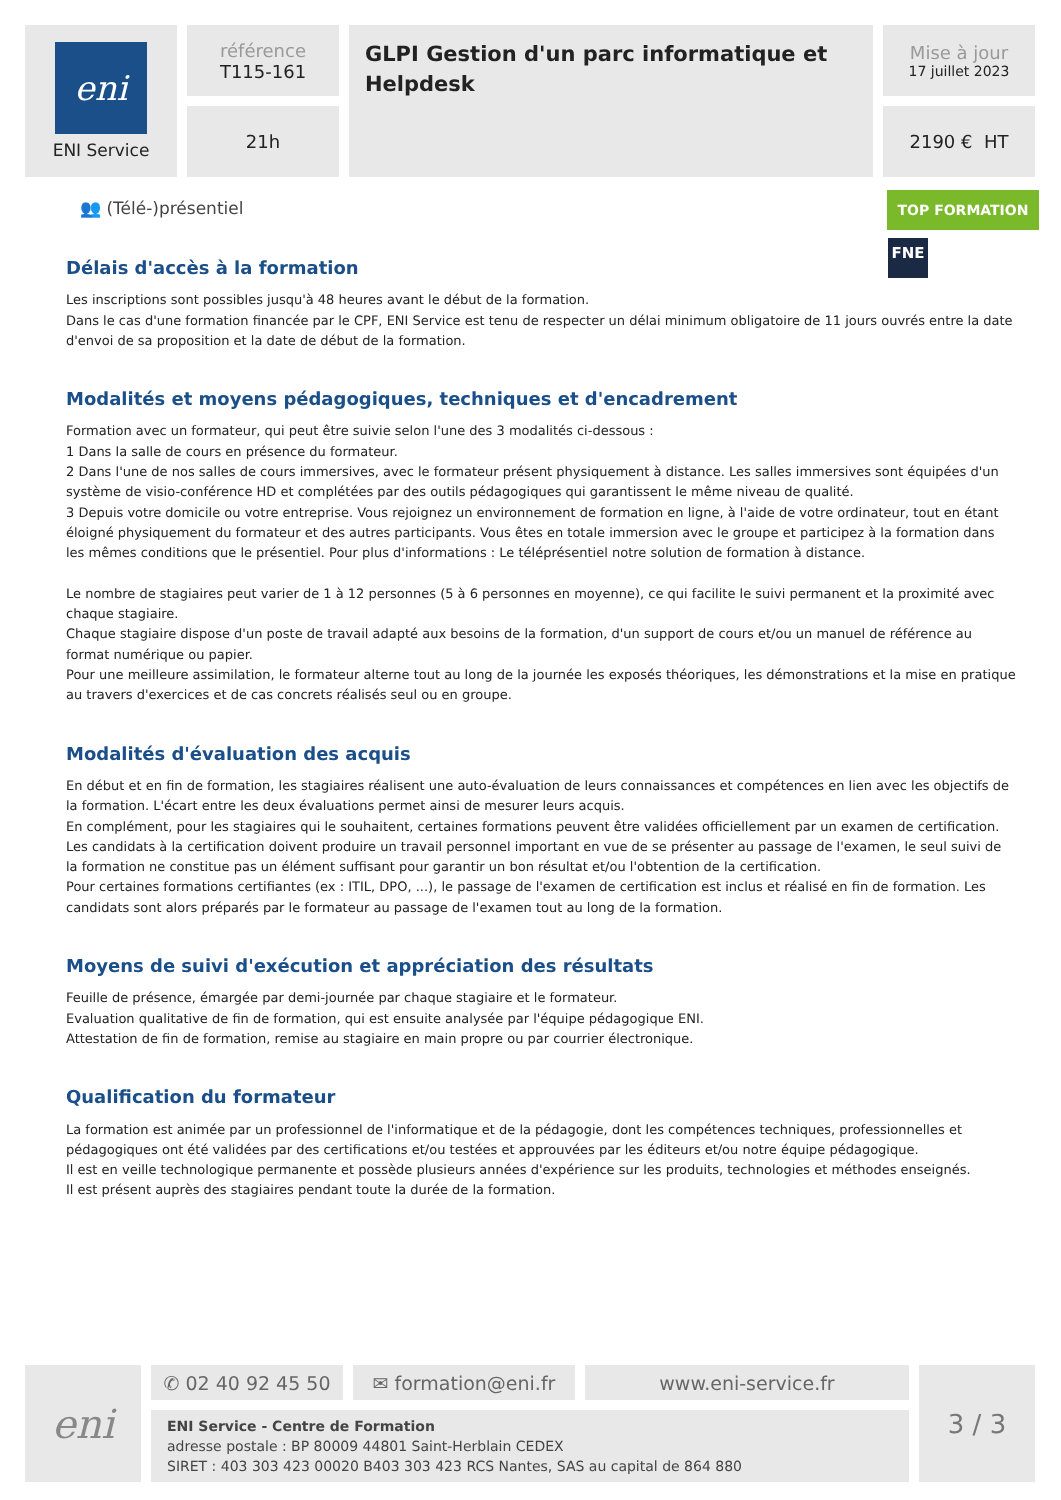eni
ENI Service
référence
T115-161
21h
GLPI Gestion d'un parc informatique et Helpdesk
Mise à jour
17 juillet 2023
2190 € HT
👥 (Télé-)présentiel TOP FORMATION
FNE
Délais d'accès à la formation
Les inscriptions sont possibles jusqu'à 48 heures avant le début de la formation.
Dans le cas d'une formation financée par le CPF, ENI Service est tenu de respecter un délai minimum obligatoire de 11 jours ouvrés entre la date d'envoi de sa proposition et la date de début de la formation.
Modalités et moyens pédagogiques, techniques et d'encadrement
Formation avec un formateur, qui peut être suivie selon l'une des 3 modalités ci-dessous :
1 Dans la salle de cours en présence du formateur.
2 Dans l'une de nos salles de cours immersives, avec le formateur présent physiquement à distance. Les salles immersives sont équipées d'un système de visio-conférence HD et complétées par des outils pédagogiques qui garantissent le même niveau de qualité.
3 Depuis votre domicile ou votre entreprise. Vous rejoignez un environnement de formation en ligne, à l'aide de votre ordinateur, tout en étant éloigné physiquement du formateur et des autres participants. Vous êtes en totale immersion avec le groupe et participez à la formation dans les mêmes conditions que le présentiel. Pour plus d'informations : Le téléprésentiel notre solution de formation à distance.
Le nombre de stagiaires peut varier de 1 à 12 personnes (5 à 6 personnes en moyenne), ce qui facilite le suivi permanent et la proximité avec chaque stagiaire.
Chaque stagiaire dispose d'un poste de travail adapté aux besoins de la formation, d'un support de cours et/ou un manuel de référence au format numérique ou papier.
Pour une meilleure assimilation, le formateur alterne tout au long de la journée les exposés théoriques, les démonstrations et la mise en pratique au travers d'exercices et de cas concrets réalisés seul ou en groupe.
Modalités d'évaluation des acquis
En début et en fin de formation, les stagiaires réalisent une auto-évaluation de leurs connaissances et compétences en lien avec les objectifs de la formation. L'écart entre les deux évaluations permet ainsi de mesurer leurs acquis.
En complément, pour les stagiaires qui le souhaitent, certaines formations peuvent être validées officiellement par un examen de certification. Les candidats à la certification doivent produire un travail personnel important en vue de se présenter au passage de l'examen, le seul suivi de la formation ne constitue pas un élément suffisant pour garantir un bon résultat et/ou l'obtention de la certification.
Pour certaines formations certifiantes (ex : ITIL, DPO, ...), le passage de l'examen de certification est inclus et réalisé en fin de formation. Les candidats sont alors préparés par le formateur au passage de l'examen tout au long de la formation.
Moyens de suivi d'exécution et appréciation des résultats
Feuille de présence, émargée par demi-journée par chaque stagiaire et le formateur.
Evaluation qualitative de fin de formation, qui est ensuite analysée par l'équipe pédagogique ENI.
Attestation de fin de formation, remise au stagiaire en main propre ou par courrier électronique.
Qualification du formateur
La formation est animée par un professionnel de l'informatique et de la pédagogie, dont les compétences techniques, professionnelles et pédagogiques ont été validées par des certifications et/ou testées et approuvées par les éditeurs et/ou notre équipe pédagogique.
Il est en veille technologique permanente et possède plusieurs années d'expérience sur les produits, technologies et méthodes enseignés.
Il est présent auprès des stagiaires pendant toute la durée de la formation.
eni
✆ 02 40 92 45 50 ✉ formation@eni.fr www.eni-service.fr
ENI Service - Centre de Formation
adresse postale : BP 80009 44801 Saint-Herblain CEDEX
SIRET : 403 303 423 00020 B403 303 423 RCS Nantes, SAS au capital de 864 880
3 / 3